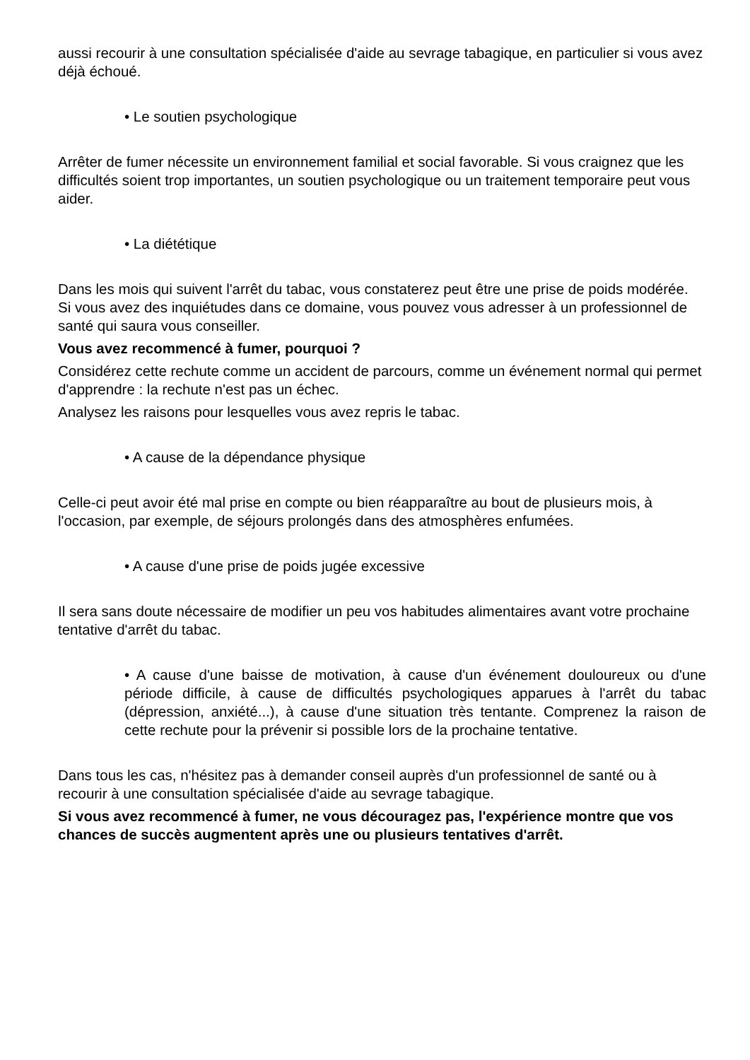aussi recourir à une consultation spécialisée d'aide au sevrage tabagique, en particulier si vous avez déjà échoué.
• Le soutien psychologique
Arrêter de fumer nécessite un environnement familial et social favorable. Si vous craignez que les difficultés soient trop importantes, un soutien psychologique ou un traitement temporaire peut vous aider.
• La diététique
Dans les mois qui suivent l'arrêt du tabac, vous constaterez peut être une prise de poids modérée.
Si vous avez des inquiétudes dans ce domaine, vous pouvez vous adresser à un professionnel de santé qui saura vous conseiller.
Vous avez recommencé à fumer, pourquoi ?
Considérez cette rechute comme un accident de parcours, comme un événement normal qui permet d'apprendre : la rechute n'est pas un échec.
Analysez les raisons pour lesquelles vous avez repris le tabac.
• A cause de la dépendance physique
Celle-ci peut avoir été mal prise en compte ou bien réapparaître au bout de plusieurs mois, à l'occasion, par exemple, de séjours prolongés dans des atmosphères enfumées.
• A cause d'une prise de poids jugée excessive
Il sera sans doute nécessaire de modifier un peu vos habitudes alimentaires avant votre prochaine tentative d'arrêt du tabac.
• A cause d'une baisse de motivation, à cause d'un événement douloureux ou d'une période difficile, à cause de difficultés psychologiques apparues à l'arrêt du tabac (dépression, anxiété...), à cause d'une situation très tentante. Comprenez la raison de cette rechute pour la prévenir si possible lors de la prochaine tentative.
Dans tous les cas, n'hésitez pas à demander conseil auprès d'un professionnel de santé ou à recourir à une consultation spécialisée d'aide au sevrage tabagique.
Si vous avez recommencé à fumer, ne vous découragez pas, l'expérience montre que vos chances de succès augmentent après une ou plusieurs tentatives d'arrêt.